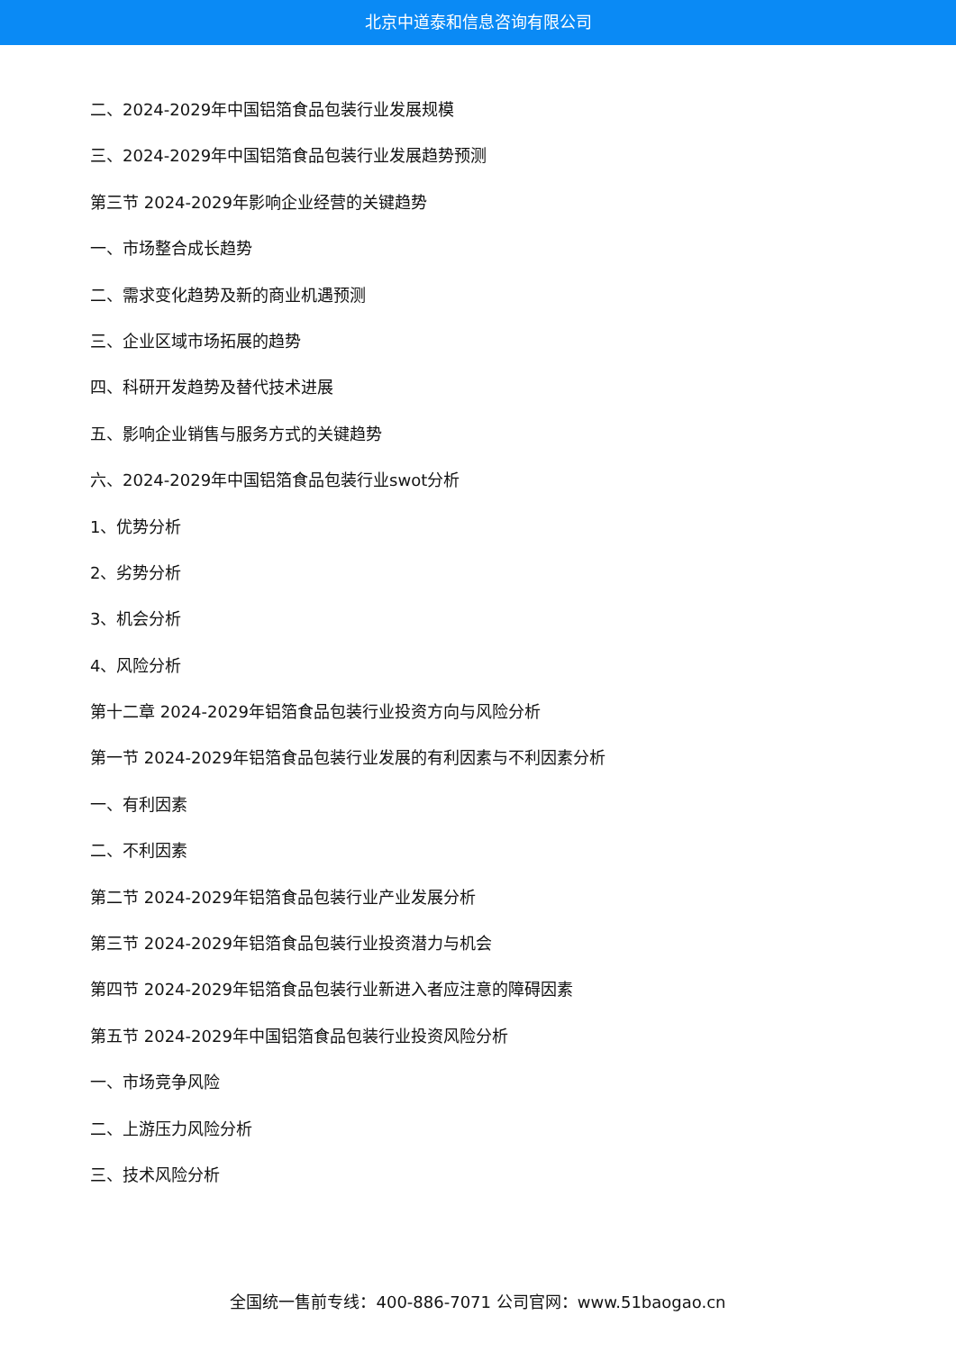北京中道泰和信息咨询有限公司
二、2024-2029年中国铝箔食品包装行业发展规模
三、2024-2029年中国铝箔食品包装行业发展趋势预测
第三节 2024-2029年影响企业经营的关键趋势
一、市场整合成长趋势
二、需求变化趋势及新的商业机遇预测
三、企业区域市场拓展的趋势
四、科研开发趋势及替代技术进展
五、影响企业销售与服务方式的关键趋势
六、2024-2029年中国铝箔食品包装行业swot分析
1、优势分析
2、劣势分析
3、机会分析
4、风险分析
第十二章 2024-2029年铝箔食品包装行业投资方向与风险分析
第一节 2024-2029年铝箔食品包装行业发展的有利因素与不利因素分析
一、有利因素
二、不利因素
第二节 2024-2029年铝箔食品包装行业产业发展分析
第三节 2024-2029年铝箔食品包装行业投资潜力与机会
第四节 2024-2029年铝箔食品包装行业新进入者应注意的障碍因素
第五节 2024-2029年中国铝箔食品包装行业投资风险分析
一、市场竞争风险
二、上游压力风险分析
三、技术风险分析
全国统一售前专线：400-886-7071 公司官网：www.51baogao.cn